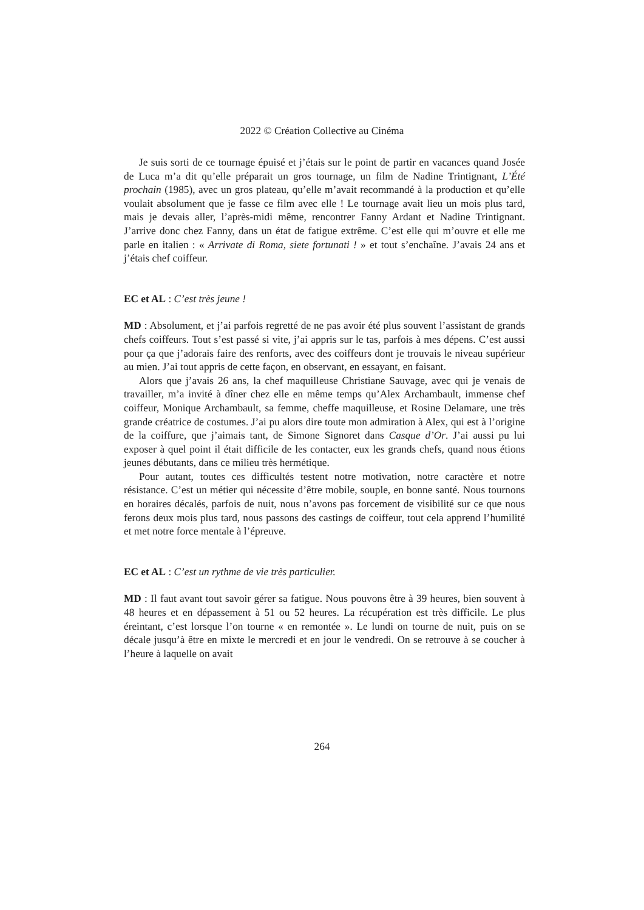2022 © Création Collective au Cinéma
Je suis sorti de ce tournage épuisé et j’étais sur le point de partir en vacances quand Josée de Luca m’a dit qu’elle préparait un gros tournage, un film de Nadine Trintignant, L’Été prochain (1985), avec un gros plateau, qu’elle m’avait recommandé à la production et qu’elle voulait absolument que je fasse ce film avec elle ! Le tournage avait lieu un mois plus tard, mais je devais aller, l’après-midi même, rencontrer Fanny Ardant et Nadine Trintignant. J’arrive donc chez Fanny, dans un état de fatigue extrême. C’est elle qui m’ouvre et elle me parle en italien : « Arrivate di Roma, siete fortunati ! » et tout s’enchaîne. J’avais 24 ans et j’étais chef coiffeur.
EC et AL : C’est très jeune !
MD : Absolument, et j’ai parfois regretté de ne pas avoir été plus souvent l’assistant de grands chefs coiffeurs. Tout s’est passé si vite, j’ai appris sur le tas, parfois à mes dépens. C’est aussi pour ça que j’adorais faire des renforts, avec des coiffeurs dont je trouvais le niveau supérieur au mien. J’ai tout appris de cette façon, en observant, en essayant, en faisant.
Alors que j’avais 26 ans, la chef maquilleuse Christiane Sauvage, avec qui je venais de travailler, m’a invité à dîner chez elle en même temps qu’Alex Archambault, immense chef coiffeur, Monique Archambault, sa femme, cheffe maquilleuse, et Rosine Delamare, une très grande créatrice de costumes. J’ai pu alors dire toute mon admiration à Alex, qui est à l’origine de la coiffure, que j’aimais tant, de Simone Signoret dans Casque d’Or. J’ai aussi pu lui exposer à quel point il était difficile de les contacter, eux les grands chefs, quand nous étions jeunes débutants, dans ce milieu très hermétique.
Pour autant, toutes ces difficultés testent notre motivation, notre caractère et notre résistance. C’est un métier qui nécessite d’être mobile, souple, en bonne santé. Nous tournons en horaires décalés, parfois de nuit, nous n’avons pas forcement de visibilité sur ce que nous ferons deux mois plus tard, nous passons des castings de coiffeur, tout cela apprend l’humilité et met notre force mentale à l’épreuve.
EC et AL : C’est un rythme de vie très particulier.
MD : Il faut avant tout savoir gérer sa fatigue. Nous pouvons être à 39 heures, bien souvent à 48 heures et en dépassement à 51 ou 52 heures. La récupération est très difficile. Le plus éreintant, c’est lorsque l’on tourne « en remontée ». Le lundi on tourne de nuit, puis on se décale jusqu’à être en mixte le mercredi et en jour le vendredi. On se retrouve à se coucher à l’heure à laquelle on avait
264